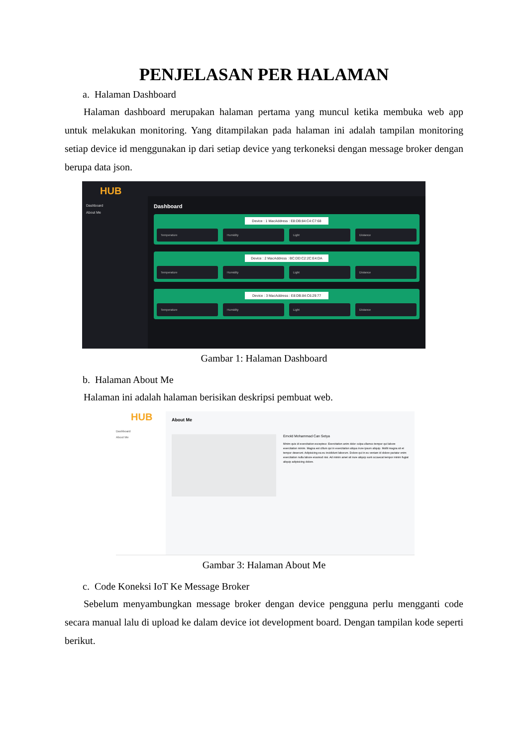PENJELASAN PER HALAMAN
a. Halaman Dashboard
Halaman dashboard merupakan halaman pertama yang muncul ketika membuka web app untuk melakukan monitoring. Yang ditampilakan pada halaman ini adalah tampilan monitoring setiap device id menggunakan ip dari setiap device yang terkoneksi dengan message broker dengan berupa data json.
HUB
Dashboard
About Me
Dashboard
Device : 1 MacAddress : E8:DB:84:C4:C7:68
Temperature Humidity Light Distance
Device : 2 MacAddress : BC:DD:C2:2C:E4:DA
Temperature Humidity Light Distance
Device : 3 MacAddress : E8:DB:84:C6:29:77
Temperature Humidity Light Distance
Gambar 1: Halaman Dashboard
b. Halaman About Me
Halaman ini adalah halaman berisikan deskripsi pembuat web.
HUB
Dashboard
About Me
About Me
Ernold Mohammad Can Setya
Minim quis id exercitation excepteur. Exercitation anim dolor culpa ullamco tempor qui labore exercitation minim. Magna est cillum qui in exercitation aliqua irure ipsum aliquip. Mollit magna sit et tempor deserunt. Adipisicing ea eu incididunt laborum. Dolore qui in eu veniam id dolore pariatur enim exercitation nulla labore eiusmod nisi. Ad minim amet sit irure aliquip sunt occaecat tempor minim fugiat aliquip adipisicing dolore.
Gambar 3: Halaman About Me
c. Code Koneksi IoT Ke Message Broker
Sebelum menyambungkan message broker dengan device pengguna perlu mengganti code secara manual lalu di upload ke dalam device iot development board. Dengan tampilan kode seperti berikut.